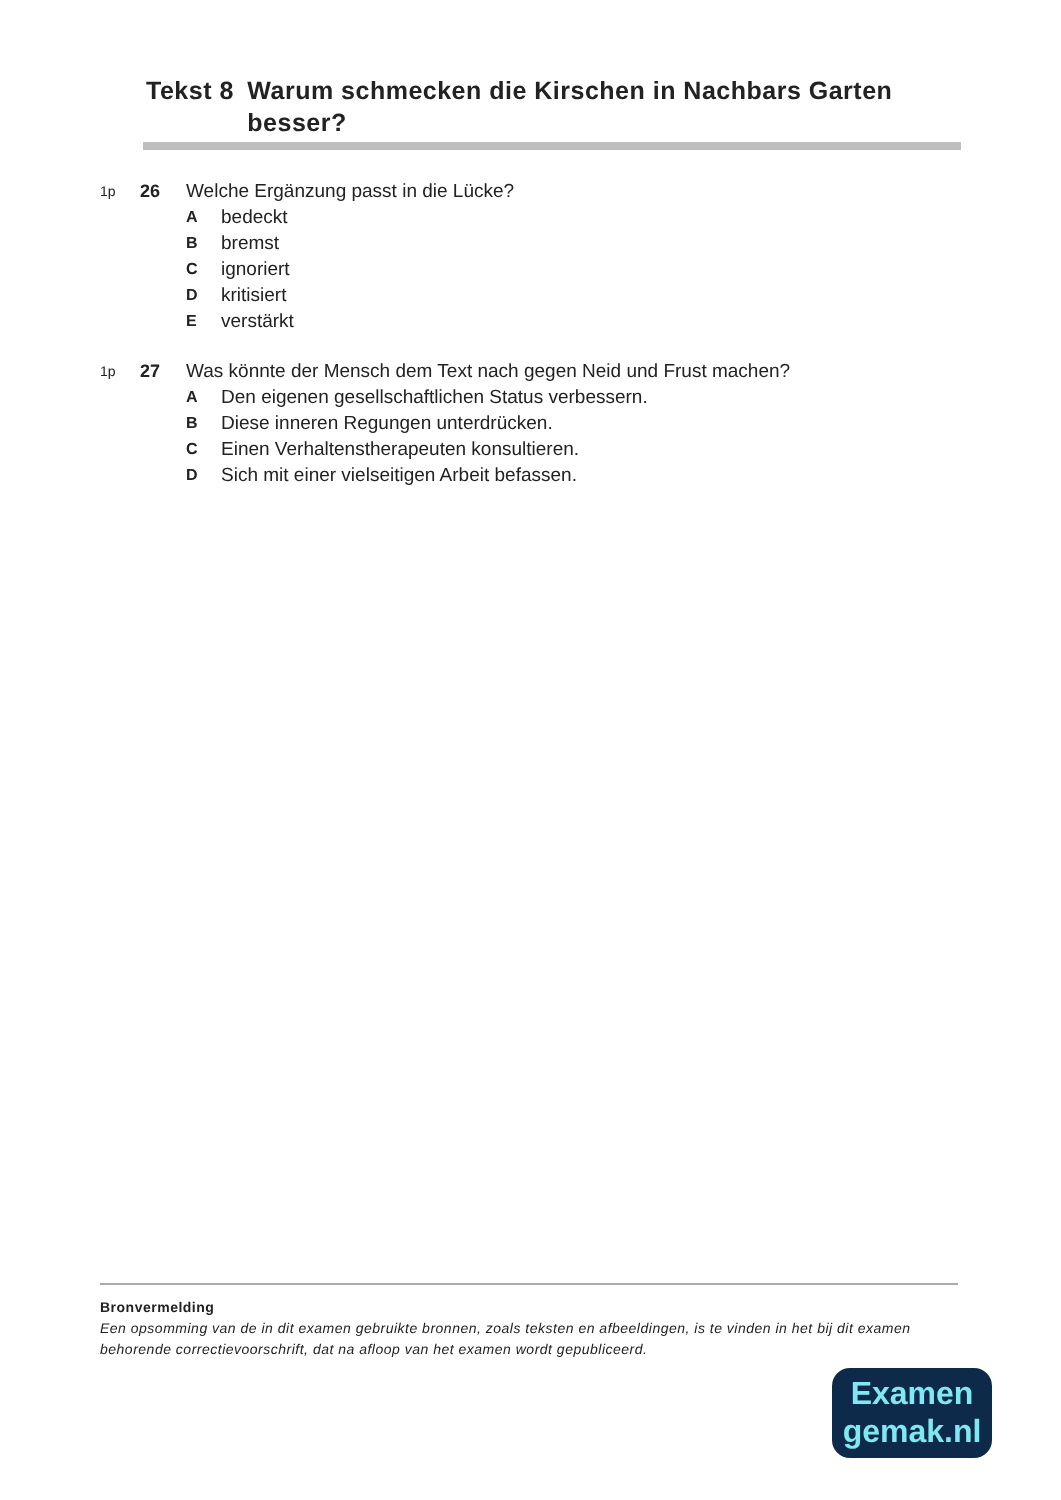Tekst 8
Warum schmecken die Kirschen in Nachbars Garten besser?
1p 26 Welche Ergänzung passt in die Lücke?
Abedeckt
Bbremst
Cignoriert
Dkritisiert
Everstärkt
1p 27 Was könnte der Mensch dem Text nach gegen Neid und Frust machen?
A Den eigenen gesellschaftlichen Status verbessern.
B Diese inneren Regungen unterdrücken.
C Einen Verhaltenstherapeuten konsultieren.
D Sich mit einer vielseitigen Arbeit befassen.
Bronvermelding
Een opsomming van de in dit examen gebruikte bronnen, zoals teksten en afbeeldingen, is te vinden in het bij dit examen behorende correctievoorschrift, dat na afloop van het examen wordt gepubliceerd.
Examen
gemak.nl